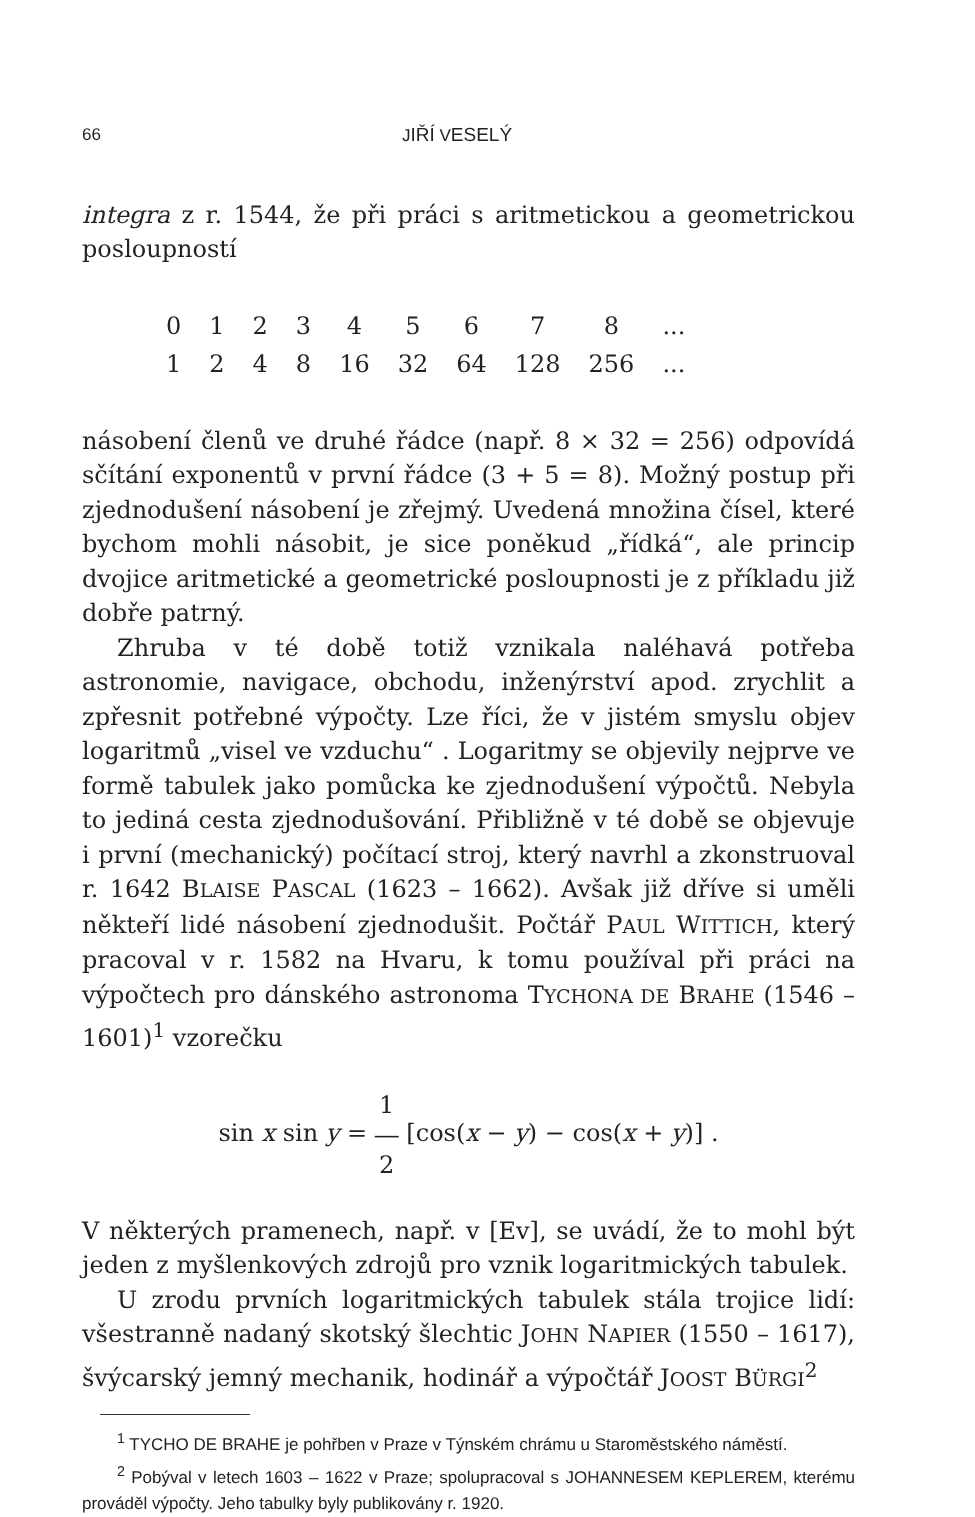66 JIŘÍ VESELÝ
integra z r. 1544, že při práci s aritmetickou a geometrickou posloupností
| 0 | 1 | 2 | 3 | 4 | 5 | 6 | 7 | 8 | ... |
| 1 | 2 | 4 | 8 | 16 | 32 | 64 | 128 | 256 | ... |
násobení členů ve druhé řádce (např. 8 × 32 = 256) odpovídá sčítání exponentů v první řádce (3 + 5 = 8). Možný postup při zjednodušení násobení je zřejmý. Uvedená množina čísel, které bychom mohli násobit, je sice poněkud „řídká“, ale princip dvojice aritmetické a geometrické posloupnosti je z příkladu již dobře patrný.
Zhruba v té době totiž vznikala naléhavá potřeba astronomie, navigace, obchodu, inženýrství apod. zrychlit a zpřesnit potřebné výpočty. Lze říci, že v jistém smyslu objev logaritmů „visel ve vzduchu“ . Logaritmy se objevily nejprve ve formě tabulek jako pomůcka ke zjednodušení výpočtů. Nebyla to jediná cesta zjednodušování. Přibližně v té době se objevuje i první (mechanický) počítací stroj, který navrhl a zkonstruoval r. 1642 BLAISE PASCAL (1623 – 1662). Avšak již dříve si uměli někteří lidé násobení zjednodušit. Počtář PAUL WITTICH, který pracoval v r. 1582 na Hvaru, k tomu používal při práci na výpočtech pro dánského astronoma TYCHONA DE BRAHE (1546 – 1601)<sup>1</sup> vzorečku
sin x sin y = 1
―
2 [cos(x − y) − cos(x + y)] .
V některých pramenech, např. v [Ev], se uvádí, že to mohl být jeden z myšlenkových zdrojů pro vznik logaritmických tabulek.
U zrodu prvních logaritmických tabulek stála trojice lidí: všestranně nadaný skotský šlechtic JOHN NAPIER (1550 – 1617), švýcarský jemný mechanik, hodinář a výpočtář JOOST BÜRGI<sup>2</sup>
<sup>1</sup> TYCHO DE BRAHE je pohřben v Praze v Týnském chrámu u Staroměstského náměstí.
<sup>2</sup> Pobýval v letech 1603 – 1622 v Praze; spolupracoval s JOHANNESEM KEPLEREM, kterému prováděl výpočty. Jeho tabulky byly publikovány r. 1920.